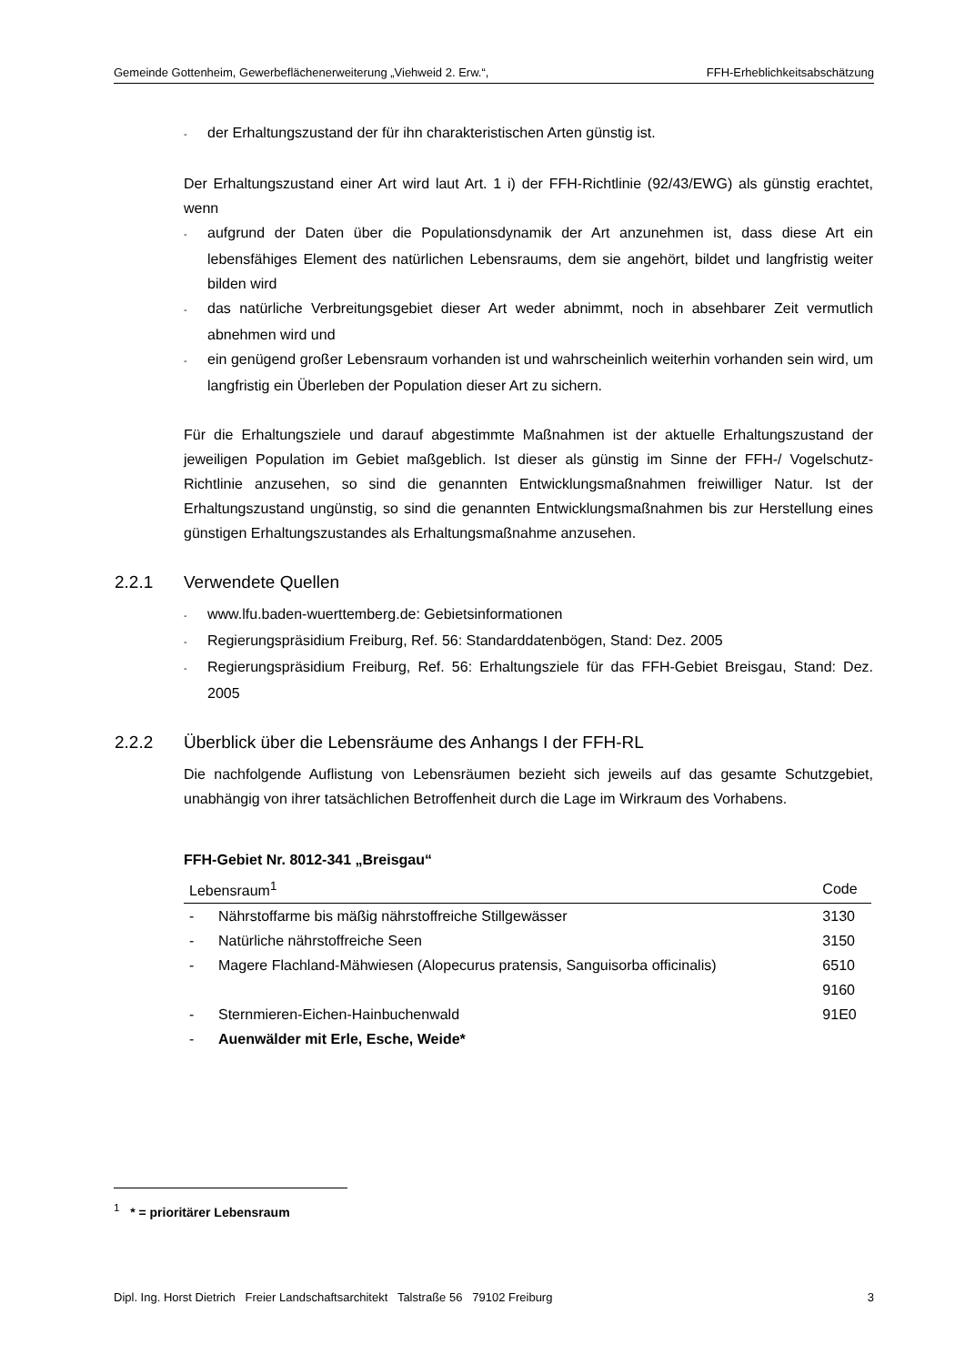Gemeinde Gottenheim, Gewerbeflächenerweiterung „Viehweid 2. Erw.“, FFH-Erheblichkeitsabschätzung
- der Erhaltungszustand der für ihn charakteristischen Arten günstig ist.
Der Erhaltungszustand einer Art wird laut Art. 1 i) der FFH-Richtlinie (92/43/EWG) als günstig erachtet, wenn
- aufgrund der Daten über die Populationsdynamik der Art anzunehmen ist, dass diese Art ein lebensfähiges Element des natürlichen Lebensraums, dem sie angehört, bildet und langfristig weiter bilden wird
- das natürliche Verbreitungsgebiet dieser Art weder abnimmt, noch in absehbarer Zeit vermutlich abnehmen wird und
- ein genügend großer Lebensraum vorhanden ist und wahrscheinlich weiterhin vorhanden sein wird, um langfristig ein Überleben der Population dieser Art zu sichern.
Für die Erhaltungsziele und darauf abgestimmte Maßnahmen ist der aktuelle Erhaltungszustand der jeweiligen Population im Gebiet maßgeblich. Ist dieser als günstig im Sinne der FFH-/ Vogelschutz-Richtlinie anzusehen, so sind die genannten Entwicklungsmaßnahmen freiwilliger Natur. Ist der Erhaltungszustand ungünstig, so sind die genannten Entwicklungsmaßnahmen bis zur Herstellung eines günstigen Erhaltungszustandes als Erhaltungsmaßnahme anzusehen.
2.2.1 Verwendete Quellen
- www.lfu.baden-wuerttemberg.de: Gebietsinformationen
- Regierungspräsidium Freiburg, Ref. 56: Standarddatenbögen, Stand: Dez. 2005
- Regierungspräsidium Freiburg, Ref. 56: Erhaltungsziele für das FFH-Gebiet Breisgau, Stand: Dez. 2005
2.2.2 Überblick über die Lebensräume des Anhangs I der FFH-RL
Die nachfolgende Auflistung von Lebensräumen bezieht sich jeweils auf das gesamte Schutzgebiet, unabhängig von ihrer tatsächlichen Betroffenheit durch die Lage im Wirkraum des Vorhabens.
FFH-Gebiet Nr. 8012-341 „Breisgau“
| Lebensraum<sup>1</sup> | | Code |
| --- | --- | --- |
| - | Nährstoffarme bis mäßig nährstoffreiche Stillgewässer | 3130 |
| - | Natürliche nährstoffreiche Seen | 3150 |
| - | Magere Flachland-Mähwiesen (Alopecurus pratensis, Sanguisorba officinalis) | 6510 9160 |
| - | Sternmieren-Eichen-Hainbuchenwald | 91E0 |
| - | Auenwälder mit Erle, Esche, Weide* | |
<sup>1</sup> * = prioritärer Lebensraum
Dipl. Ing. Horst Dietrich Freier Landschaftsarchitekt Talstraße 56 79102 Freiburg 3